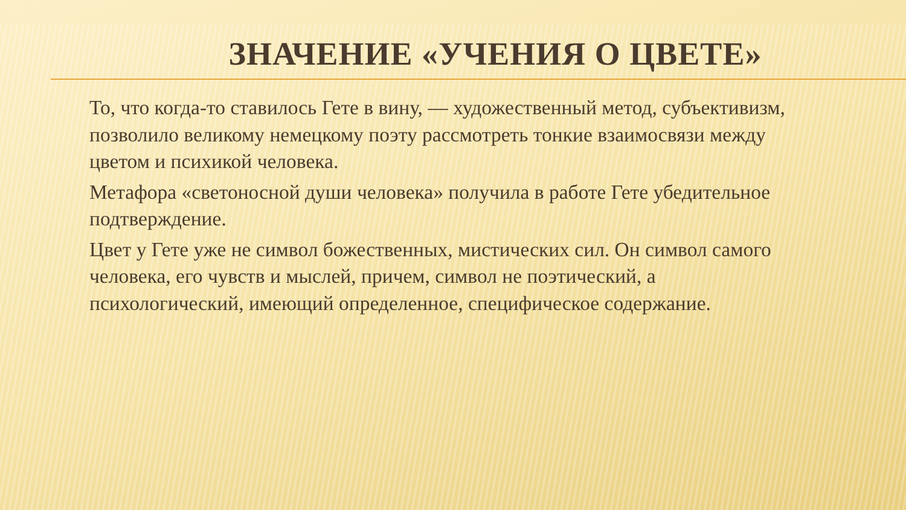ЗНАЧЕНИЕ «УЧЕНИЯ О ЦВЕТЕ»
То, что когда-то ставилось Гете в вину, — художественный метод, субъективизм, позволило великому немецкому поэту рассмотреть тонкие взаимосвязи между цветом и психикой человека.
Метафора «светоносной души человека» получила в работе Гете убедительное подтверждение.
Цвет у Гете уже не символ божественных, мистических сил. Он символ самого человека, его чувств и мыслей, причем, символ не поэтический, а психологический, имеющий определенное, специфическое содержание.